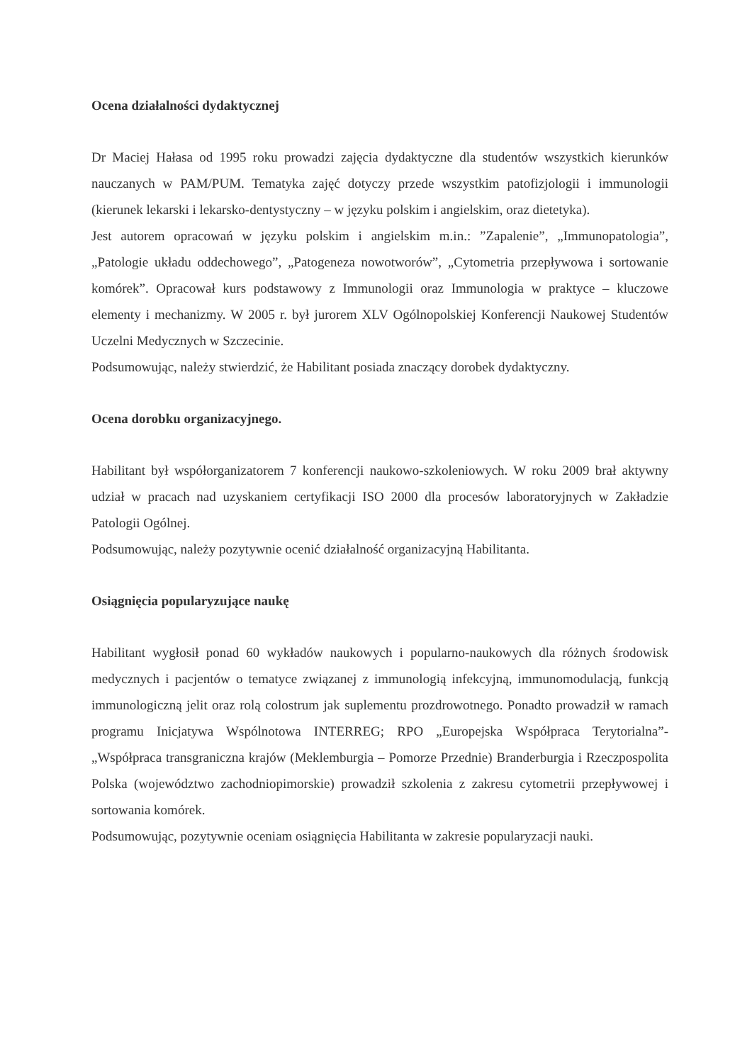Ocena działalności dydaktycznej
Dr Maciej Hałasa od 1995 roku prowadzi zajęcia dydaktyczne dla studentów wszystkich kierunków nauczanych w PAM/PUM. Tematyka zajęć dotyczy przede wszystkim patofizjologii i immunologii (kierunek lekarski i lekarsko-dentystyczny – w języku polskim i angielskim, oraz dietetyka).
Jest autorem opracowań w języku polskim i angielskim m.in.: ”Zapalenie”, „Immunopatologia”, „Patologie układu oddechowego”, „Patogeneza nowotworów”, „Cytometria przepływowa i sortowanie komórek”. Opracował kurs podstawowy z Immunologii oraz Immunologia w praktyce – kluczowe elementy i mechanizmy. W 2005 r. był jurorem XLV Ogólnopolskiej Konferencji Naukowej Studentów Uczelni Medycznych w Szczecinie.
Podsumowując, należy stwierdzić, że Habilitant posiada znaczący dorobek dydaktyczny.
Ocena dorobku organizacyjnego.
Habilitant był współorganizatorem 7 konferencji naukowo-szkoleniowych. W roku 2009 brał aktywny udział w pracach nad uzyskaniem certyfikacji ISO 2000 dla procesów laboratoryjnych w Zakładzie Patologii Ogólnej.
Podsumowując, należy pozytywnie ocenić działalność organizacyjną Habilitanta.
Osiągnięcia popularyzujące naukę
Habilitant wygłosił ponad 60 wykładów naukowych i popularno-naukowych dla różnych środowisk medycznych i pacjentów o tematyce związanej z immunologią infekcyjną, immunomodulacją, funkcją immunologiczną jelit oraz rolą colostrum jak suplementu prozdrowotnego. Ponadto prowadził w ramach programu Inicjatywa Wspólnotowa INTERREG; RPO „Europejska Współpraca Terytorialna”- „Współpraca transgraniczna krajów (Meklemburgia – Pomorze Przednie) Branderburgia i Rzeczpospolita Polska (województwo zachodniopimorskie) prowadził szkolenia z zakresu cytometrii przepływowej i sortowania komórek.
Podsumowując, pozytywnie oceniam osiągnięcia Habilitanta w zakresie popularyzacji nauki.